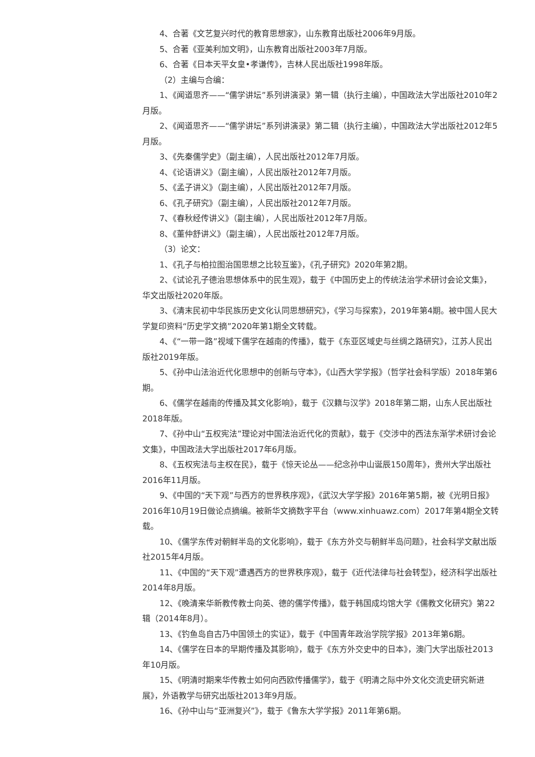4、合著《文艺复兴时代的教育思想家》，山东教育出版社2006年9月版。
5、合著《亚美利加文明》，山东教育出版社2003年7月版。
6、合著《日本天平女皇•孝谦传》，吉林人民出版社1998年版。
（2）主编与合编：
1、《闻道思齐——“儒学讲坛”系列讲演录》第一辑（执行主编），中国政法大学出版社2010年2月版。
2、《闻道思齐——“儒学讲坛”系列讲演录》第二辑（执行主编），中国政法大学出版社2012年5月版。
3、《先秦儒学史》（副主编），人民出版社2012年7月版。
4、《论语讲义》（副主编），人民出版社2012年7月版。
5、《孟子讲义》（副主编），人民出版社2012年7月版。
6、《孔子研究》（副主编），人民出版社2012年7月版。
7、《春秋经传讲义》（副主编），人民出版社2012年7月版。
8、《董仲舒讲义》（副主编），人民出版社2012年7月版。
（3）论文：
1、《孔子与柏拉图治国思想之比较互鉴》，《孔子研究》2020年第2期。
2、《试论孔子德治思想体系中的民生观》，载于《中国历史上的传统法治学术研讨会论文集》，华文出版社2020年版。
3、《清末民初中华民族历史文化认同思想研究》，《学习与探索》，2019年第4期。被中国人民大学复印资料“历史学文摘”2020年第1期全文转载。
4、《“一带一路”视域下儒学在越南的传播》，载于《东亚区域史与丝绸之路研究》，江苏人民出版社2019年版。
5、《孙中山法治近代化思想中的创新与守本》，《山西大学学报》（哲学社会科学版）2018年第6期。
6、《儒学在越南的传播及其文化影响》，载于《汉籍与汉学》2018年第二期，山东人民出版社2018年版。
7、《孙中山“五权宪法”理论对中国法治近代化的贡献》，载于《交涉中的西法东渐学术研讨会论文集》，中国政法大学出版社2017年6月版。
8、《五权宪法与主权在民》，载于《惊天论丛——纪念孙中山诞辰150周年》，贵州大学出版社2016年11月版。
9、《中国的“天下观”与西方的世界秩序观》，《武汉大学学报》2016年第5期，被《光明日报》2016年10月19日做论点摘编。被新华文摘数字平台（www.xinhuawz.com）2017年第4期全文转载。
10、《儒学东传对朝鲜半岛的文化影响》，载于《东方外交与朝鲜半岛问题》，社会科学文献出版社2015年4月版。
11、《中国的“天下观”遭遇西方的世界秩序观》，载于《近代法律与社会转型》，经济科学出版社2014年8月版。
12、《晚清来华新教传教士向英、德的儒学传播》，载于韩国成均馆大学《儒教文化研究》第22辑（2014年8月）。
13、《钓鱼岛自古乃中国领土的实证》，载于《中国青年政治学院学报》2013年第6期。
14、《儒学在日本的早期传播及其影响》，载于《东方外交史中的日本》，澳门大学出版社2013年10月版。
15、《明清时期来华传教士如何向西欧传播儒学》，载于《明清之际中外文化交流史研究新进展》，外语教学与研究出版社2013年9月版。
16、《孙中山与“亚洲复兴”》，载于《鲁东大学学报》2011年第6期。